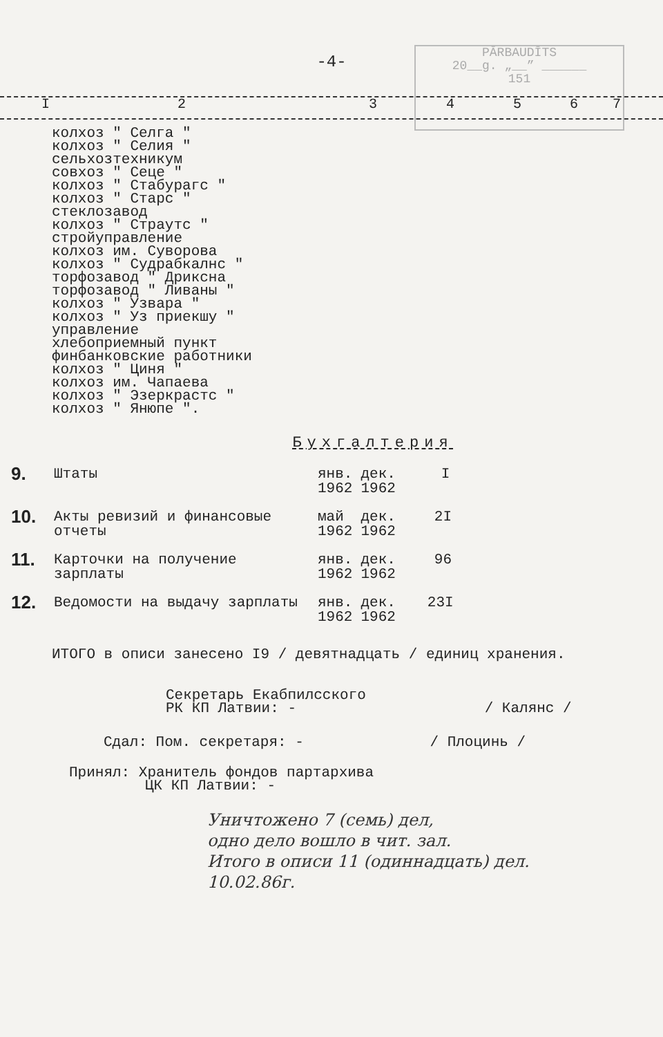PĀRBAUDĪTS
20__g. „__” ______
151
-4-
I 234567
колхоз " Селга "
колхоз " Селия "
сельхозтехникум
совхоз " Сеце "
колхоз " Стабурагс "
колхоз " Старс "
стеклозавод
колхоз " Страутс "
стройуправление
колхоз им. Суворова
колхоз " Судрабкалнс "
торфозавод " Дриксна
торфозавод " Ливаны "
колхоз " Узвара "
колхоз " Уз приекшу "
управление
хлебоприемный пункт
финбанковские работники
колхоз " Циня "
колхоз им. Чапаева
колхоз " Эзеркрастс "
колхоз " Янюпе ".
Бухгалтерия
| 9. | Штаты | янв. 1962 | дек. 1962 | I |
| 10. | Акты ревизий и финансовые отчеты | май 1962 | дек. 1962 | 2I |
| 11. | Карточки на получение зарплаты | янв. 1962 | дек. 1962 | 96 |
| 12. | Ведомости на выдачу зарплаты | янв. 1962 | дек. 1962 | 23I |
ИТОГО в описи занесено I9 / девятнадцать / единиц хранения.
Секретарь Екабпилсского
РК КП Латвии: - / Калянс /
Сдал: Пом. секретаря: - / Плоцинь /
Принял: Хранитель фондов партархива
ЦК КП Латвии: -
Уничтожено 7 (семь) дел,
одно дело вошло в чит. зал.
Итого в описи 11 (одиннадцать) дел.
10.02.86г.